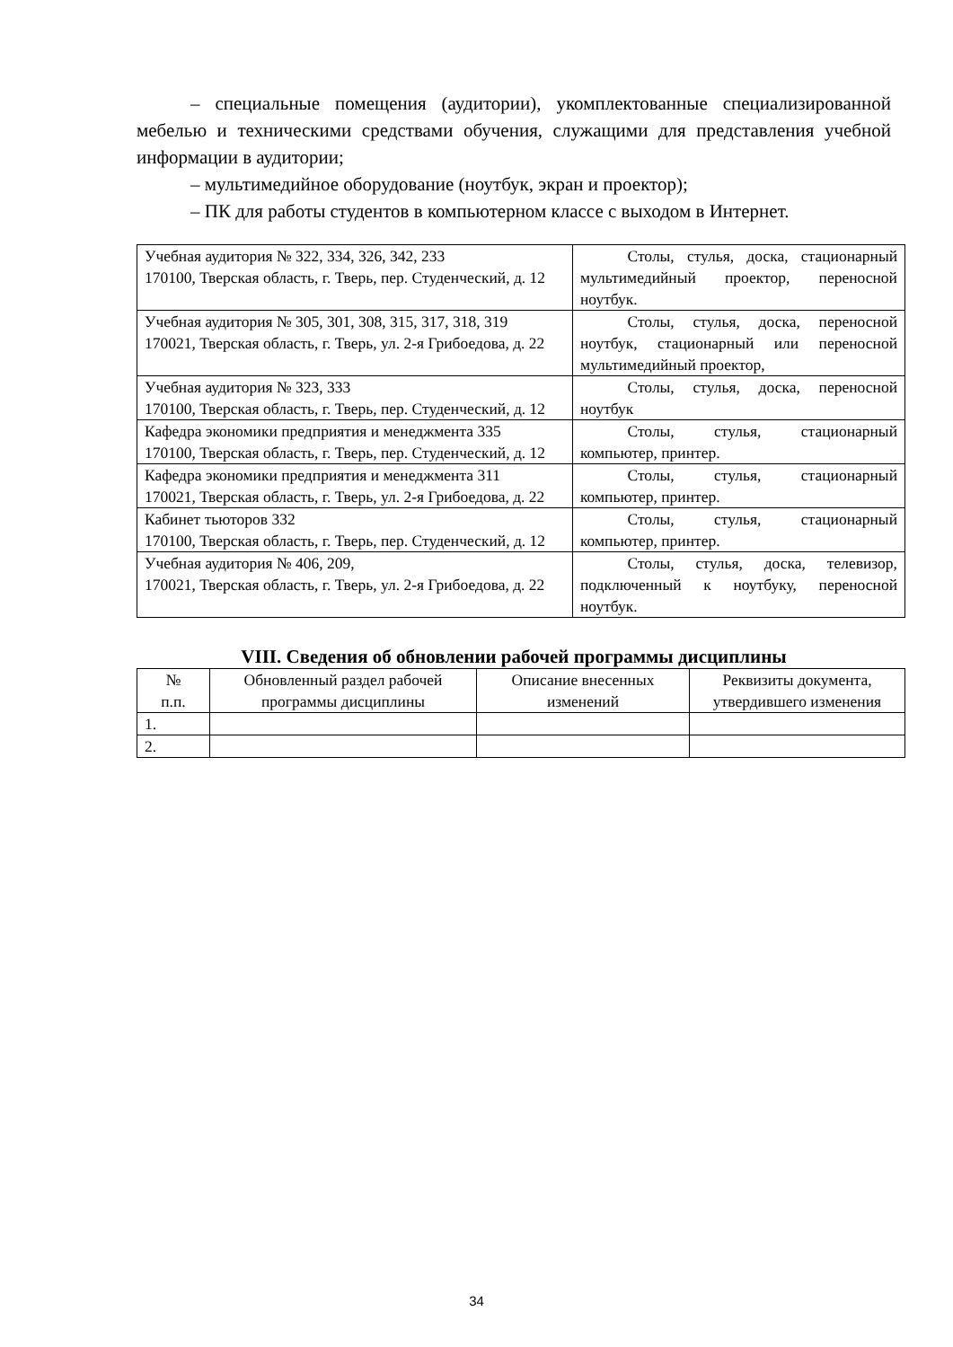– специальные помещения (аудитории), укомплектованные специализированной мебелью и техническими средствами обучения, служащими для представления учебной информации в аудитории;
– мультимедийное оборудование (ноутбук, экран и проектор);
– ПК для работы студентов в компьютерном классе с выходом в Интернет.
| Учебная аудитория № 322, 334, 326, 342, 233 170100, Тверская область, г. Тверь, пер. Студенческий, д. 12 | Столы, стулья, доска, стационарный мультимедийный проектор, переносной ноутбук. |
| Учебная аудитория № 305, 301, 308, 315, 317, 318, 319 170021, Тверская область, г. Тверь, ул. 2-я Грибоедова, д. 22 | Столы, стулья, доска, переносной ноутбук, стационарный или переносной мультимедийный проектор, |
| Учебная аудитория № 323, 333 170100, Тверская область, г. Тверь, пер. Студенческий, д. 12 | Столы, стулья, доска, переносной ноутбук |
| Кафедра экономики предприятия и менеджмента 335 170100, Тверская область, г. Тверь, пер. Студенческий, д. 12 | Столы, стулья, стационарный компьютер, принтер. |
| Кафедра экономики предприятия и менеджмента 311 170021, Тверская область, г. Тверь, ул. 2-я Грибоедова, д. 22 | Столы, стулья, стационарный компьютер, принтер. |
| Кабинет тьюторов 332 170100, Тверская область, г. Тверь, пер. Студенческий, д. 12 | Столы, стулья, стационарный компьютер, принтер. |
| Учебная аудитория № 406, 209, 170021, Тверская область, г. Тверь, ул. 2-я Грибоедова, д. 22 | Столы, стулья, доска, телевизор, подключенный к ноутбуку, переносной ноутбук. |
VIII. Сведения об обновлении рабочей программы дисциплины
| № п.п. | Обновленный раздел рабочей программы дисциплины | Описание внесенных изменений | Реквизиты документа, утвердившего изменения |
| --- | --- | --- | --- |
| 1. | | | |
| 2. | | | |
34